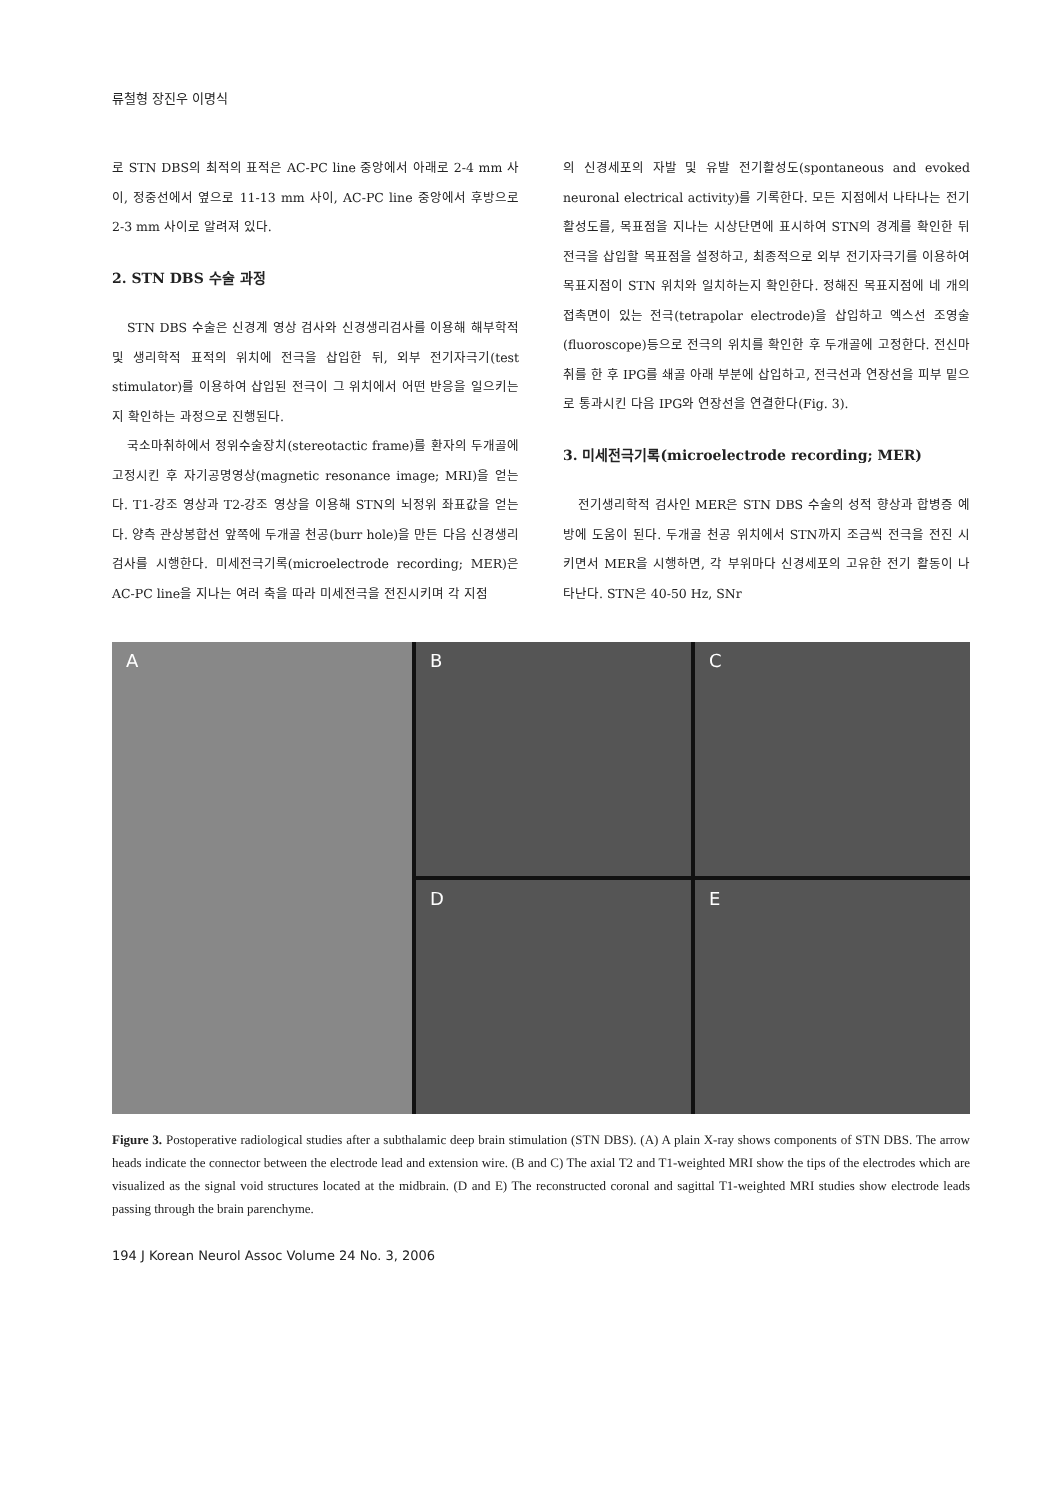류철형 장진우 이명식
로 STN DBS의 최적의 표적은 AC-PC line 중앙에서 아래로 2-4 mm 사이, 정중선에서 옆으로 11-13 mm 사이, AC-PC line 중앙에서 후방으로 2-3 mm 사이로 알려져 있다.
2. STN DBS 수술 과정
STN DBS 수술은 신경계 영상 검사와 신경생리검사를 이용해 해부학적 및 생리학적 표적의 위치에 전극을 삽입한 뒤, 외부 전기자극기(test stimulator)를 이용하여 삽입된 전극이 그 위치에서 어떤 반응을 일으키는지 확인하는 과정으로 진행된다.
국소마취하에서 정위수술장치(stereotactic frame)를 환자의 두개골에 고정시킨 후 자기공명영상(magnetic resonance image; MRI)을 얻는다. T1-강조 영상과 T2-강조 영상을 이용해 STN의 뇌정위 좌표값을 얻는다. 양측 관상봉합선 앞쪽에 두개골 천공(burr hole)을 만든 다음 신경생리검사를 시행한다. 미세전극기록(microelectrode recording; MER)은 AC-PC line을 지나는 여러 축을 따라 미세전극을 전진시키며 각 지점
의 신경세포의 자발 및 유발 전기활성도(spontaneous and evoked neuronal electrical activity)를 기록한다. 모든 지점에서 나타나는 전기활성도를, 목표점을 지나는 시상단면에 표시하여 STN의 경계를 확인한 뒤 전극을 삽입할 목표점을 설정하고, 최종적으로 외부 전기자극기를 이용하여 목표지점이 STN 위치와 일치하는지 확인한다. 정해진 목표지점에 네 개의 접촉면이 있는 전극(tetrapolar electrode)을 삽입하고 엑스선 조영술(fluoroscope)등으로 전극의 위치를 확인한 후 두개골에 고정한다. 전신마취를 한 후 IPG를 쇄골 아래 부분에 삽입하고, 전극선과 연장선을 피부 밑으로 통과시킨 다음 IPG와 연장선을 연결한다(Fig. 3).
3. 미세전극기록(microelectrode recording; MER)
전기생리학적 검사인 MER은 STN DBS 수술의 성적 향상과 합병증 예방에 도움이 된다. 두개골 천공 위치에서 STN까지 조금씩 전극을 전진 시키면서 MER을 시행하면, 각 부위마다 신경세포의 고유한 전기 활동이 나타난다. STN은 40-50 Hz, SNr
A
B
C
D
E
Figure 3. Postoperative radiological studies after a subthalamic deep brain stimulation (STN DBS). (A) A plain X-ray shows components of STN DBS. The arrow heads indicate the connector between the electrode lead and extension wire. (B and C) The axial T2 and T1-weighted MRI show the tips of the electrodes which are visualized as the signal void structures located at the midbrain. (D and E) The reconstructed coronal and sagittal T1-weighted MRI studies show electrode leads passing through the brain parenchyme.
194 J Korean Neurol Assoc Volume 24 No. 3, 2006